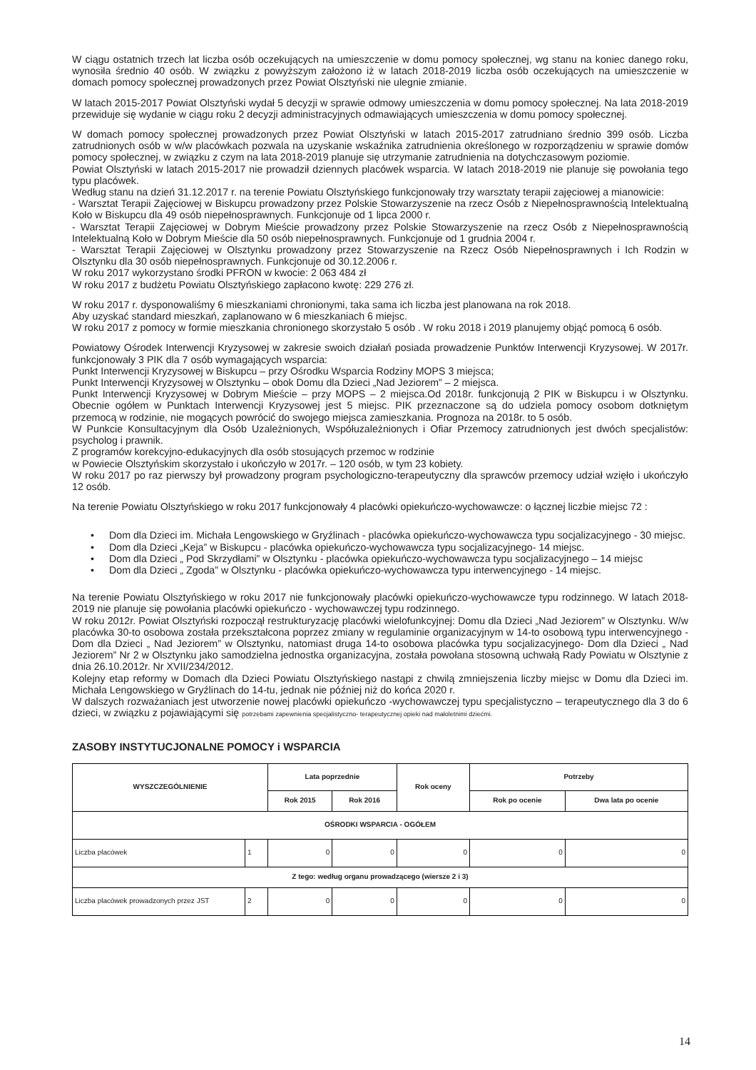W ciągu ostatnich trzech lat liczba osób oczekujących na umieszczenie w domu pomocy społecznej, wg stanu na koniec danego roku, wynosiła średnio 40 osób. W związku z powyższym założono iż w latach 2018-2019 liczba osób oczekujących na umieszczenie w domach pomocy społecznej prowadzonych przez Powiat Olsztyński nie ulegnie zmianie.
W latach 2015-2017 Powiat Olsztyński wydał 5 decyzji w sprawie odmowy umieszczenia w domu pomocy społecznej. Na lata 2018-2019 przewiduje się wydanie w ciągu roku 2 decyzji administracyjnych odmawiających umieszczenia w domu pomocy społecznej.
W domach pomocy społecznej prowadzonych przez Powiat Olsztyński w latach 2015-2017 zatrudniano średnio 399 osób. Liczba zatrudnionych osób w w/w placówkach pozwala na uzyskanie wskaźnika zatrudnienia określonego w rozporządzeniu w sprawie domów pomocy społecznej, w związku z czym na lata 2018-2019 planuje się utrzymanie zatrudnienia na dotychczasowym poziomie.
Powiat Olsztyński w latach 2015-2017 nie prowadził dziennych placówek wsparcia. W latach 2018-2019 nie planuje się powołania tego typu placówek.
Według stanu na dzień 31.12.2017 r. na terenie Powiatu Olsztyńskiego funkcjonowały trzy warsztaty terapii zajęciowej a mianowicie:
- Warsztat Terapii Zajęciowej w Biskupcu prowadzony przez Polskie Stowarzyszenie na rzecz Osób z Niepełnosprawnością Intelektualną Koło w Biskupcu dla 49 osób niepełnosprawnych. Funkcjonuje od 1 lipca 2000 r.
- Warsztat Terapii Zajęciowej w Dobrym Mieście prowadzony przez Polskie Stowarzyszenie na rzecz Osób z Niepełnosprawnością Intelektualną Koło w Dobrym Mieście dla 50 osób niepełnosprawnych. Funkcjonuje od 1 grudnia 2004 r.
- Warsztat Terapii Zajęciowej w Olsztynku prowadzony przez Stowarzyszenie na Rzecz Osób Niepełnosprawnych i Ich Rodzin w Olsztynku dla 30 osób niepełnosprawnych. Funkcjonuje od 30.12.2006 r.
W roku 2017 wykorzystano środki PFRON w kwocie: 2 063 484 zł
W roku 2017 z budżetu Powiatu Olsztyńskiego zapłacono kwotę: 229 276 zł.
W roku 2017 r. dysponowaliśmy 6 mieszkaniami chronionymi, taka sama ich liczba jest planowana na rok 2018.
Aby uzyskać standard mieszkań, zaplanowano w 6 mieszkaniach 6 miejsc.
W roku 2017 z pomocy w formie mieszkania chronionego skorzystało 5 osób . W roku 2018 i 2019 planujemy objąć pomocą 6 osób.
Powiatowy Ośrodek Interwencji Kryzysowej w zakresie swoich działań posiada prowadzenie Punktów Interwencji Kryzysowej. W 2017r. funkcjonowały 3 PIK dla 7 osób wymagających wsparcia:
Punkt Interwencji Kryzysowej w Biskupcu – przy Ośrodku Wsparcia Rodziny MOPS 3 miejsca;
Punkt Interwencji Kryzysowej w Olsztynku – obok Domu dla Dzieci „Nad Jeziorem” – 2 miejsca.
Punkt Interwencji Kryzysowej w Dobrym Mieście – przy MOPS – 2 miejsca.Od 2018r. funkcjonują 2 PIK w Biskupcu i w Olsztynku. Obecnie ogółem w Punktach Interwencji Kryzysowej jest 5 miejsc. PIK przeznaczone są do udziela pomocy osobom dotkniętym przemocą w rodzinie, nie mogących powrócić do swojego miejsca zamieszkania. Prognoza na 2018r. to 5 osób.
W Punkcie Konsultacyjnym dla Osób Uzależnionych, Współuzależnionych i Ofiar Przemocy zatrudnionych jest dwóch specjalistów: psycholog i prawnik.
Z programów korekcyjno-edukacyjnych dla osób stosujących przemoc w rodzinie
w Powiecie Olsztyńskim skorzystało i ukończyło w 2017r. – 120 osób, w tym 23 kobiety.
W roku 2017 po raz pierwszy był prowadzony program psychologiczno-terapeutyczny dla sprawców przemocy udział wzięło i ukończyło 12 osób.
Na terenie Powiatu Olsztyńskiego w roku 2017 funkcjonowały 4 placówki opiekuńczo-wychowawcze: o łącznej liczbie miejsc 72 :
• Dom dla Dzieci im. Michała Lengowskiego w Gryźlinach - placówka opiekuńczo-wychowawcza typu socjalizacyjnego - 30 miejsc.
• Dom dla Dzieci „Keja” w Biskupcu - placówka opiekuńczo-wychowawcza typu socjalizacyjnego- 14 miejsc.
• Dom dla Dzieci „ Pod Skrzydłami” w Olsztynku - placówka opiekuńczo-wychowawcza typu socjalizacyjnego – 14 miejsc
• Dom dla Dzieci „ Zgoda” w Olsztynku - placówka opiekuńczo-wychowawcza typu interwencyjnego - 14 miejsc.
Na terenie Powiatu Olsztyńskiego w roku 2017 nie funkcjonowały placówki opiekuńczo-wychowawcze typu rodzinnego. W latach 2018-2019 nie planuje się powołania placówki opiekuńczo - wychowawczej typu rodzinnego.
W roku 2012r. Powiat Olsztyński rozpoczął restrukturyzację placówki wielofunkcyjnej: Domu dla Dzieci „Nad Jeziorem” w Olsztynku. W/w placówka 30-to osobowa została przekształcona poprzez zmiany w regulaminie organizacyjnym w 14-to osobową typu interwencyjnego - Dom dla Dzieci „ Nad Jeziorem” w Olsztynku, natomiast druga 14-to osobowa placówka typu socjalizacyjnego- Dom dla Dzieci „ Nad Jeziorem” Nr 2 w Olsztynku jako samodzielna jednostka organizacyjna, została powołana stosowną uchwałą Rady Powiatu w Olsztynie z dnia 26.10.2012r. Nr XVII/234/2012.
Kolejny etap reformy w Domach dla Dzieci Powiatu Olsztyńskiego nastąpi z chwilą zmniejszenia liczby miejsc w Domu dla Dzieci im. Michała Lengowskiego w Gryźlinach do 14-tu, jednak nie później niż do końca 2020 r.
W dalszych rozważaniach jest utworzenie nowej placówki opiekuńczo -wychowawczej typu specjalistyczno – terapeutycznego dla 3 do 6 dzieci, w związku z pojawiającymi się potrzebami zapewnienia specjalistyczno- terapeutycznej opieki nad małoletnimi dziećmi.
ZASOBY INSTYTUCJONALNE POMOCY i WSPARCIA
| WYSZCZEGÓLNIENIE | | Lata poprzednie | | Rok oceny | Potrzeby | |
| --- | --- | --- | --- | --- | --- | --- |
| | | Rok 2015 | Rok 2016 | | Rok po ocenie | Dwa lata po ocenie |
| OŚRODKI WSPARCIA - OGÓŁEM | | | | | | |
| Liczba placówek | 1 | 0 | 0 | 0 | 0 | 0 |
| Z tego: według organu prowadzącego (wiersze 2 i 3) | | | | | | |
| Liczba placówek prowadzonych przez JST | 2 | 0 | 0 | 0 | 0 | 0 |
14